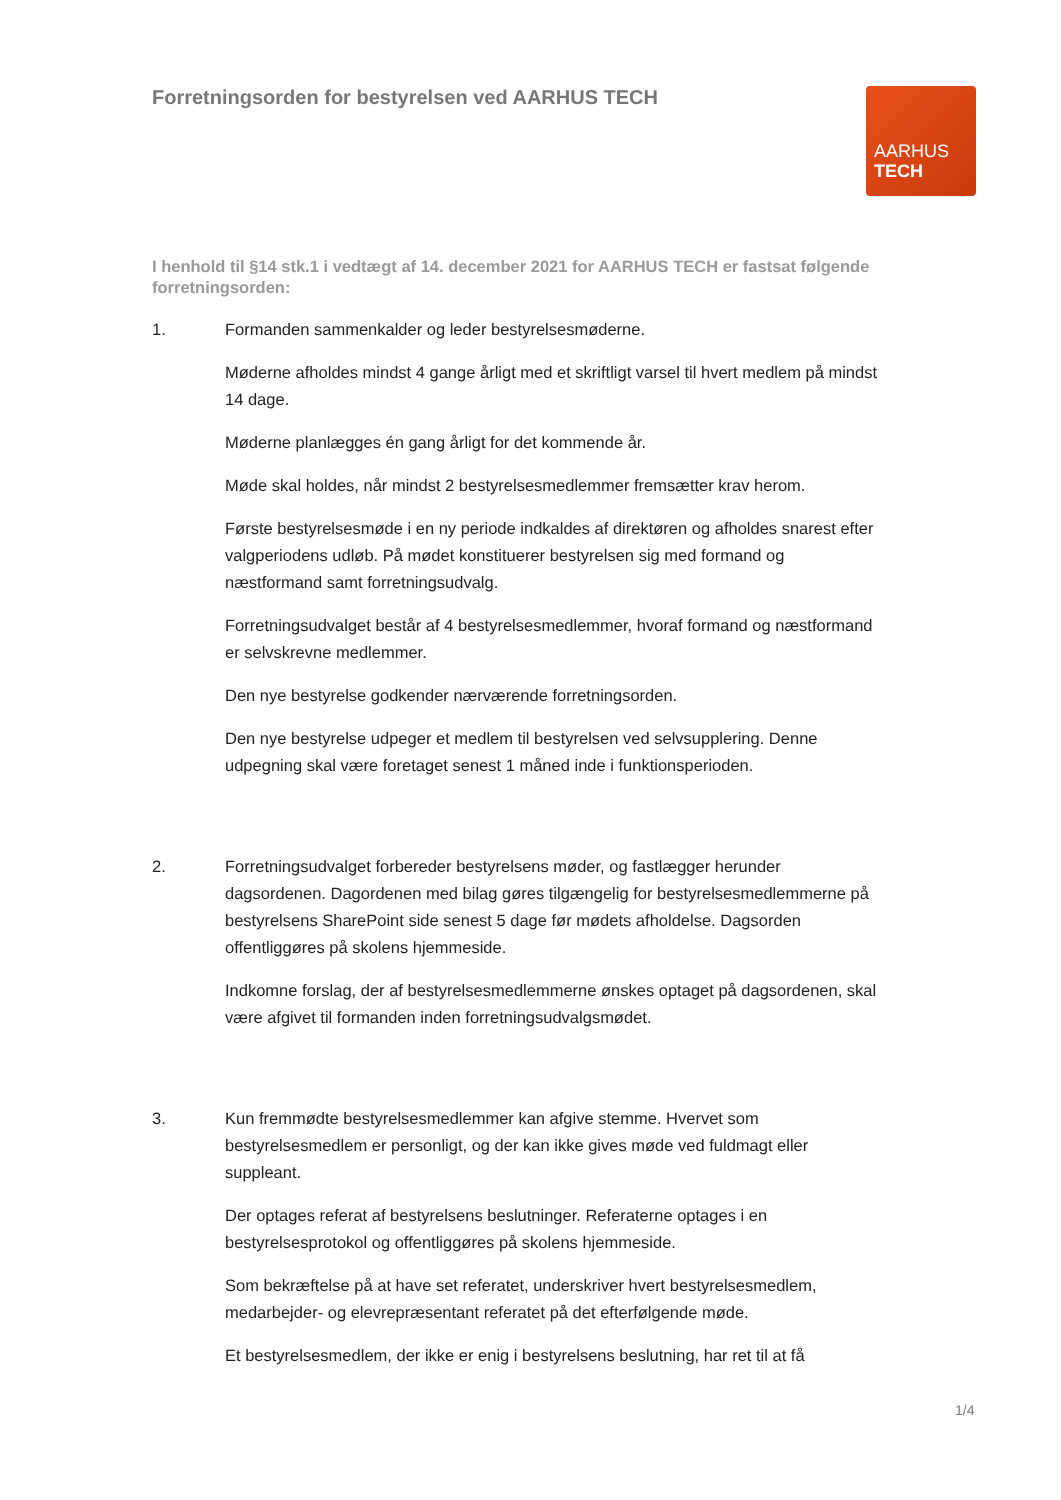Forretningsorden for bestyrelsen ved AARHUS TECH
AARHUS
TECH
I henhold til §14 stk.1 i vedtægt af 14. december 2021 for AARHUS TECH er fastsat følgende forretningsorden:
1. Formanden sammenkalder og leder bestyrelsesmøderne.
Møderne afholdes mindst 4 gange årligt med et skriftligt varsel til hvert medlem på mindst 14 dage.
Møderne planlægges én gang årligt for det kommende år.
Møde skal holdes, når mindst 2 bestyrelsesmedlemmer fremsætter krav herom.
Første bestyrelsesmøde i en ny periode indkaldes af direktøren og afholdes snarest efter valgperiodens udløb. På mødet konstituerer bestyrelsen sig med formand og næstformand samt forretningsudvalg.
Forretningsudvalget består af 4 bestyrelsesmedlemmer, hvoraf formand og næstformand er selvskrevne medlemmer.
Den nye bestyrelse godkender nærværende forretningsorden.
Den nye bestyrelse udpeger et medlem til bestyrelsen ved selvsupplering. Denne udpegning skal være foretaget senest 1 måned inde i funktionsperioden.
2. Forretningsudvalget forbereder bestyrelsens møder, og fastlægger herunder dagsordenen. Dagordenen med bilag gøres tilgængelig for bestyrelsesmedlemmerne på bestyrelsens SharePoint side senest 5 dage før mødets afholdelse. Dagsorden offentliggøres på skolens hjemmeside.
Indkomne forslag, der af bestyrelsesmedlemmerne ønskes optaget på dagsordenen, skal være afgivet til formanden inden forretningsudvalgsmødet.
3. Kun fremmødte bestyrelsesmedlemmer kan afgive stemme. Hvervet som bestyrelsesmedlem er personligt, og der kan ikke gives møde ved fuldmagt eller suppleant.
Der optages referat af bestyrelsens beslutninger. Referaterne optages i en bestyrelsesprotokol og offentliggøres på skolens hjemmeside.
Som bekræftelse på at have set referatet, underskriver hvert bestyrelsesmedlem, medarbejder- og elevrepræsentant referatet på det efterfølgende møde.
Et bestyrelsesmedlem, der ikke er enig i bestyrelsens beslutning, har ret til at få
1/4